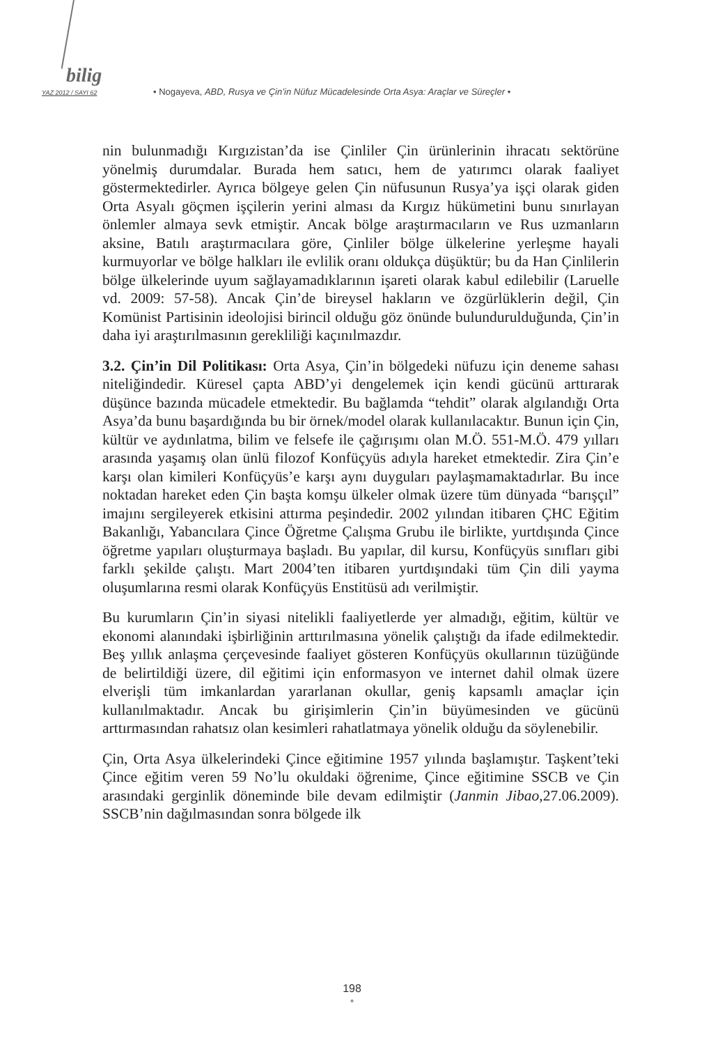bilig
YAZ 2012 / SAYI 62 • Nogayeva, ABD, Rusya ve Çin’in Nüfuz Mücadelesinde Orta Asya: Araçlar ve Süreçler •
nin bulunmadığı Kırgızistan’da ise Çinliler Çin ürünlerinin ihracatı sektörüne yönelmiş durumdalar. Burada hem satıcı, hem de yatırımcı olarak faaliyet göstermektedirler. Ayrıca bölgeye gelen Çin nüfusunun Rusya’ya işçi olarak giden Orta Asyalı göçmen işçilerin yerini alması da Kırgız hükümetini bunu sınırlayan önlemler almaya sevk etmiştir. Ancak bölge araştırmacıların ve Rus uzmanların aksine, Batılı araştırmacılara göre, Çinliler bölge ülkelerine yerleşme hayali kurmuyorlar ve bölge halkları ile evlilik oranı oldukça düşüktür; bu da Han Çinlilerin bölge ülkelerinde uyum sağlayamadıklarının işareti olarak kabul edilebilir (Laruelle vd. 2009: 57-58). Ancak Çin’de bireysel hakların ve özgürlüklerin değil, Çin Komünist Partisinin ideolojisi birincil olduğu göz önünde bulundurulduğunda, Çin’in daha iyi araştırılmasının gerekliliği kaçınılmazdır.
3.2. Çin’in Dil Politikası: Orta Asya, Çin’in bölgedeki nüfuzu için deneme sahası niteliğindedir. Küresel çapta ABD’yi dengelemek için kendi gücünü arttırarak düşünce bazında mücadele etmektedir. Bu bağlamda “tehdit” olarak algılandığı Orta Asya’da bunu başardığında bu bir örnek/model olarak kullanılacaktır. Bunun için Çin, kültür ve aydınlatma, bilim ve felsefe ile çağırışımı olan M.Ö. 551-M.Ö. 479 yılları arasında yaşamış olan ünlü filozof Konfüçyüs adıyla hareket etmektedir. Zira Çin’e karşı olan kimileri Konfüçyüs’e karşı aynı duyguları paylaşmamaktadırlar. Bu ince noktadan hareket eden Çin başta komşu ülkeler olmak üzere tüm dünyada “barışçıl” imajını sergileyerek etkisini attırma peşindedir. 2002 yılından itibaren ÇHC Eğitim Bakanlığı, Yabancılara Çince Öğretme Çalışma Grubu ile birlikte, yurtdışında Çince öğretme yapıları oluşturmaya başladı. Bu yapılar, dil kursu, Konfüçyüs sınıfları gibi farklı şekilde çalıştı. Mart 2004’ten itibaren yurtdışındaki tüm Çin dili yayma oluşumlarına resmi olarak Konfüçyüs Enstitüsü adı verilmiştir.
Bu kurumların Çin’in siyasi nitelikli faaliyetlerde yer almadığı, eğitim, kültür ve ekonomi alanındaki işbirliğinin arttırılmasına yönelik çalıştığı da ifade edilmektedir. Beş yıllık anlaşma çerçevesinde faaliyet gösteren Konfüçyüs okullarının tüzüğünde de belirtildiği üzere, dil eğitimi için enformasyon ve internet dahil olmak üzere elverişli tüm imkanlardan yararlanan okullar, geniş kapsamlı amaçlar için kullanılmaktadır. Ancak bu girişimlerin Çin’in büyümesinden ve gücünü arttırmasından rahatsız olan kesimleri rahatlatmaya yönelik olduğu da söylenebilir.
Çin, Orta Asya ülkelerindeki Çince eğitimine 1957 yılında başlamıştır. Taşkent’teki Çince eğitim veren 59 No’lu okuldaki öğrenime, Çince eğitimine SSCB ve Çin arasındaki gerginlik döneminde bile devam edilmiştir (Janmin Jibao, 27.06.2009). SSCB’nin dağılmasından sonra bölgede ilk
198
•